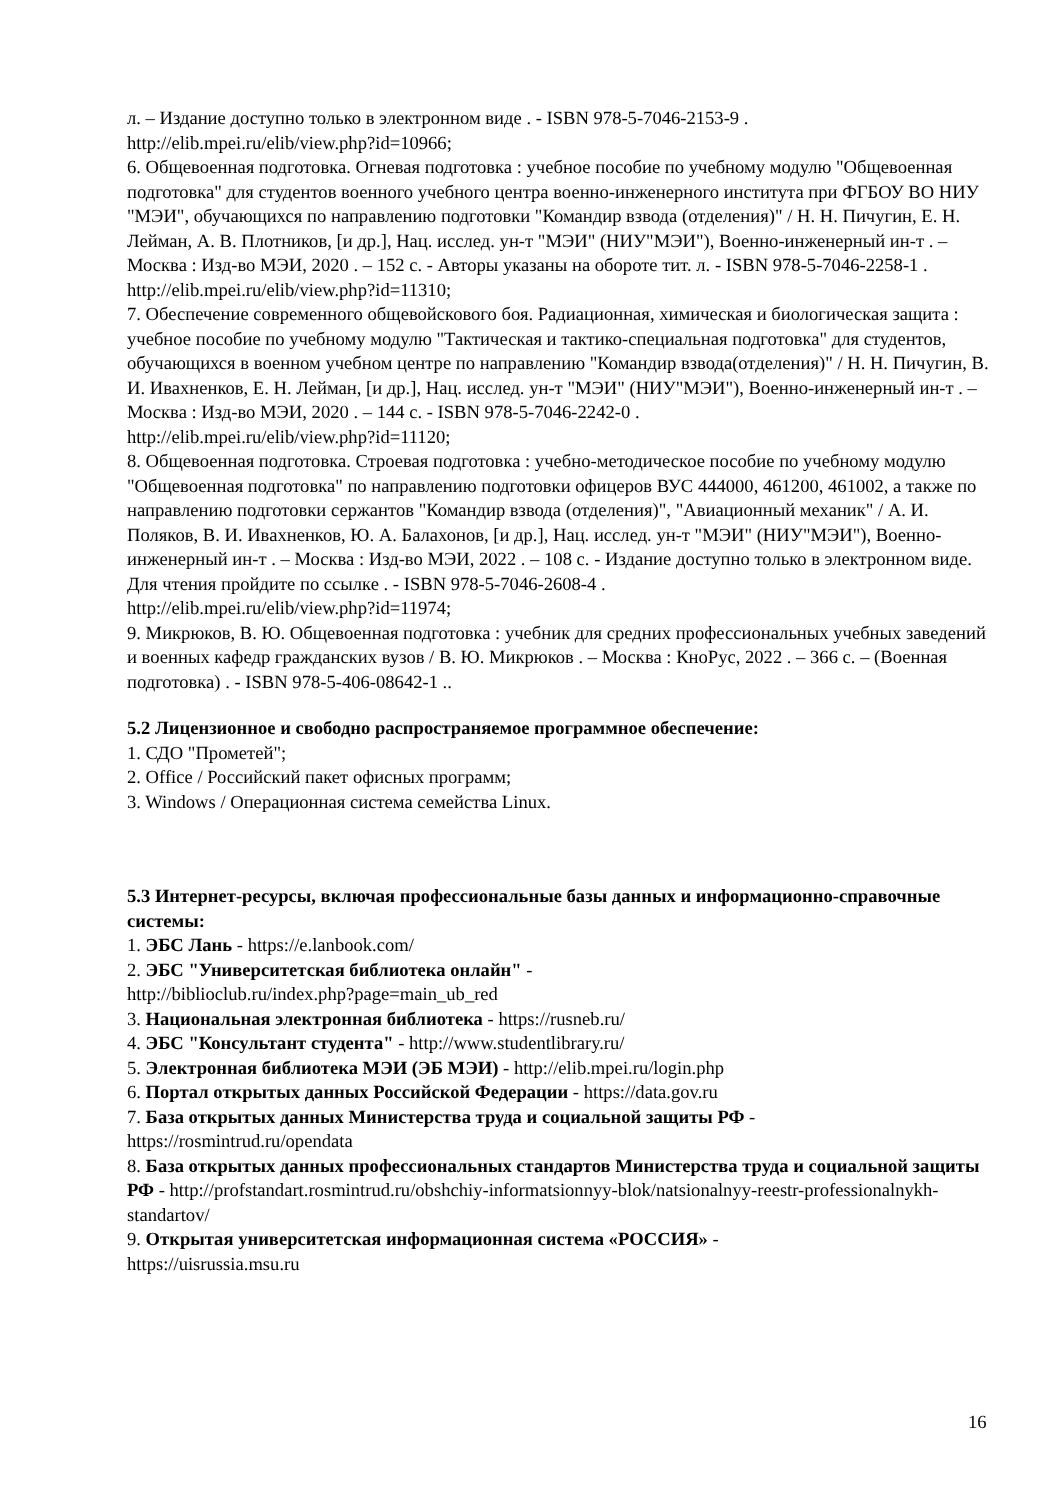л. – Издание доступно только в электронном виде . - ISBN 978-5-7046-2153-9 .
http://elib.mpei.ru/elib/view.php?id=10966;
6. Общевоенная подготовка. Огневая подготовка : учебное пособие по учебному модулю "Общевоенная подготовка" для студентов военного учебного центра военно-инженерного института при ФГБОУ ВО НИУ "МЭИ", обучающихся по направлению подготовки "Командир взвода (отделения)" / Н. Н. Пичугин, Е. Н. Лейман, А. В. Плотников, [и др.], Нац. исслед. ун-т "МЭИ" (НИУ"МЭИ"), Военно-инженерный ин-т . – Москва : Изд-во МЭИ, 2020 . – 152 с. - Авторы указаны на обороте тит. л. - ISBN 978-5-7046-2258-1 .
http://elib.mpei.ru/elib/view.php?id=11310;
7. Обеспечение современного общевойскового боя. Радиационная, химическая и биологическая защита : учебное пособие по учебному модулю "Тактическая и тактико-специальная подготовка" для студентов, обучающихся в военном учебном центре по направлению "Командир взвода(отделения)" / Н. Н. Пичугин, В. И. Ивахненков, Е. Н. Лейман, [и др.], Нац. исслед. ун-т "МЭИ" (НИУ"МЭИ"), Военно-инженерный ин-т . – Москва : Изд-во МЭИ, 2020 . – 144 с. - ISBN 978-5-7046-2242-0 .
http://elib.mpei.ru/elib/view.php?id=11120;
8. Общевоенная подготовка. Строевая подготовка : учебно-методическое пособие по учебному модулю "Общевоенная подготовка" по направлению подготовки офицеров ВУС 444000, 461200, 461002, а также по направлению подготовки сержантов "Командир взвода (отделения)", "Авиационный механик" / А. И. Поляков, В. И. Ивахненков, Ю. А. Балахонов, [и др.], Нац. исслед. ун-т "МЭИ" (НИУ"МЭИ"), Военно-инженерный ин-т . – Москва : Изд-во МЭИ, 2022 . – 108 с. - Издание доступно только в электронном виде. Для чтения пройдите по ссылке . - ISBN 978-5-7046-2608-4 .
http://elib.mpei.ru/elib/view.php?id=11974;
9. Микрюков, В. Ю. Общевоенная подготовка : учебник для средних профессиональных учебных заведений и военных кафедр гражданских вузов / В. Ю. Микрюков . – Москва : КноРус, 2022 . – 366 с. – (Военная подготовка) . - ISBN 978-5-406-08642-1 ..
5.2 Лицензионное и свободно распространяемое программное обеспечение:
1. СДО "Прометей";
2. Office / Российский пакет офисных программ;
3. Windows / Операционная система семейства Linux.
5.3 Интернет-ресурсы, включая профессиональные базы данных и информационно-справочные системы:
1. ЭБС Лань - https://e.lanbook.com/
2. ЭБС "Университетская библиотека онлайн" -
http://biblioclub.ru/index.php?page=main_ub_red
3. Национальная электронная библиотека - https://rusneb.ru/
4. ЭБС "Консультант студента" - http://www.studentlibrary.ru/
5. Электронная библиотека МЭИ (ЭБ МЭИ) - http://elib.mpei.ru/login.php
6. Портал открытых данных Российской Федерации - https://data.gov.ru
7. База открытых данных Министерства труда и социальной защиты РФ -
https://rosmintrud.ru/opendata
8. База открытых данных профессиональных стандартов Министерства труда и социальной защиты РФ - http://profstandart.rosmintrud.ru/obshchiy-informatsionnyy-blok/natsionalnyy-reestr-professionalnykh-standartov/
9. Открытая университетская информационная система «РОССИЯ» -
https://uisrussia.msu.ru
16